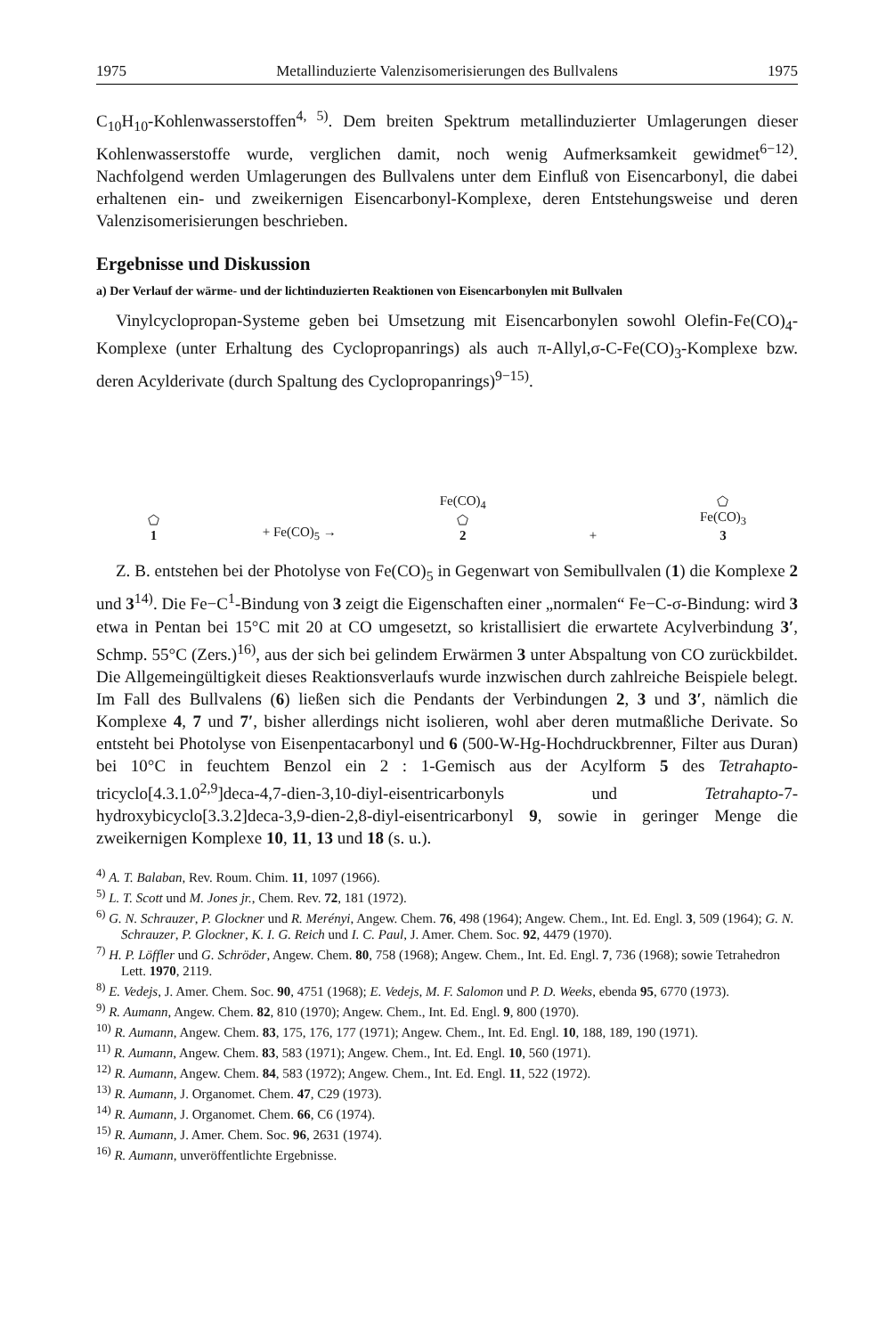1975 Metallinduzierte Valenzisomerisierungen des Bullvalens 1975
C<sub>10</sub>H<sub>10</sub>-Kohlenwasserstoffen<sup>4, 5)</sup>. Dem breiten Spektrum metallinduzierter Umlagerungen dieser Kohlenwasserstoffe wurde, verglichen damit, noch wenig Aufmerksamkeit gewidmet<sup>6−12)</sup>. Nachfolgend werden Umlagerungen des Bullvalens unter dem Einfluß von Eisencarbonyl, die dabei erhaltenen ein- und zweikernigen Eisencarbonyl-Komplexe, deren Entstehungsweise und deren Valenzisomerisierungen beschrieben.
Ergebnisse und Diskussion
a) Der Verlauf der wärme- und der lichtinduzierten Reaktionen von Eisencarbonylen mit Bullvalen
Vinylcyclopropan-Systeme geben bei Umsetzung mit Eisencarbonylen sowohl Olefin-Fe(CO)<sub>4</sub>-Komplexe (unter Erhaltung des Cyclopropanrings) als auch π-Allyl,σ-C-Fe(CO)<sub>3</sub>-Komplexe bzw. deren Acylderivate (durch Spaltung des Cyclopropanrings)<sup>9−15)</sup>.
⬠
1
+ Fe(CO)<sub>5</sub> →
Fe(CO)<sub>4</sub>
⬠
2
+
⬠
Fe(CO)<sub>3</sub>
3
Z. B. entstehen bei der Photolyse von Fe(CO)<sub>5</sub> in Gegenwart von Semibullvalen (1) die Komplexe 2 und 3<sup>14)</sup>. Die Fe−C<sup>1</sup>-Bindung von 3 zeigt die Eigenschaften einer „normalen“ Fe−C-σ-Bindung: wird 3 etwa in Pentan bei 15°C mit 20 at CO umgesetzt, so kristallisiert die erwartete Acylverbindung 3′, Schmp. 55°C (Zers.)<sup>16)</sup>, aus der sich bei gelindem Erwärmen 3 unter Abspaltung von CO zurückbildet. Die Allgemeingültigkeit dieses Reaktionsverlaufs wurde inzwischen durch zahlreiche Beispiele belegt. Im Fall des Bullvalens (6) ließen sich die Pendants der Verbindungen 2, 3 und 3′, nämlich die Komplexe 4, 7 und 7′, bisher allerdings nicht isolieren, wohl aber deren mutmaßliche Derivate. So entsteht bei Photolyse von Eisenpentacarbonyl und 6 (500-W-Hg-Hochdruckbrenner, Filter aus Duran) bei 10°C in feuchtem Benzol ein 2 : 1-Gemisch aus der Acylform 5 des Tetrahapto-tricyclo[4.3.1.0<sup>2,9</sup>]deca-4,7-dien-3,10-diyl-eisentricarbonyls und Tetrahapto-7-hydroxybicyclo[3.3.2]deca-3,9-dien-2,8-diyl-eisentricarbonyl 9, sowie in geringer Menge die zweikernigen Komplexe 10, 11, 13 und 18 (s. u.).
<sup>4)</sup> A. T. Balaban, Rev. Roum. Chim. 11, 1097 (1966).
<sup>5)</sup> L. T. Scott und M. Jones jr., Chem. Rev. 72, 181 (1972).
<sup>6)</sup> G. N. Schrauzer, P. Glockner und R. Merényi, Angew. Chem. 76, 498 (1964); Angew. Chem., Int. Ed. Engl. 3, 509 (1964); G. N. Schrauzer, P. Glockner, K. I. G. Reich und I. C. Paul, J. Amer. Chem. Soc. 92, 4479 (1970).
<sup>7)</sup> H. P. Löffler und G. Schröder, Angew. Chem. 80, 758 (1968); Angew. Chem., Int. Ed. Engl. 7, 736 (1968); sowie Tetrahedron Lett. 1970, 2119.
<sup>8)</sup> E. Vedejs, J. Amer. Chem. Soc. 90, 4751 (1968); E. Vedejs, M. F. Salomon und P. D. Weeks, ebenda 95, 6770 (1973).
<sup>9)</sup> R. Aumann, Angew. Chem. 82, 810 (1970); Angew. Chem., Int. Ed. Engl. 9, 800 (1970).
<sup>10)</sup> R. Aumann, Angew. Chem. 83, 175, 176, 177 (1971); Angew. Chem., Int. Ed. Engl. 10, 188, 189, 190 (1971).
<sup>11)</sup> R. Aumann, Angew. Chem. 83, 583 (1971); Angew. Chem., Int. Ed. Engl. 10, 560 (1971).
<sup>12)</sup> R. Aumann, Angew. Chem. 84, 583 (1972); Angew. Chem., Int. Ed. Engl. 11, 522 (1972).
<sup>13)</sup> R. Aumann, J. Organomet. Chem. 47, C29 (1973).
<sup>14)</sup> R. Aumann, J. Organomet. Chem. 66, C6 (1974).
<sup>15)</sup> R. Aumann, J. Amer. Chem. Soc. 96, 2631 (1974).
<sup>16)</sup> R. Aumann, unveröffentlichte Ergebnisse.